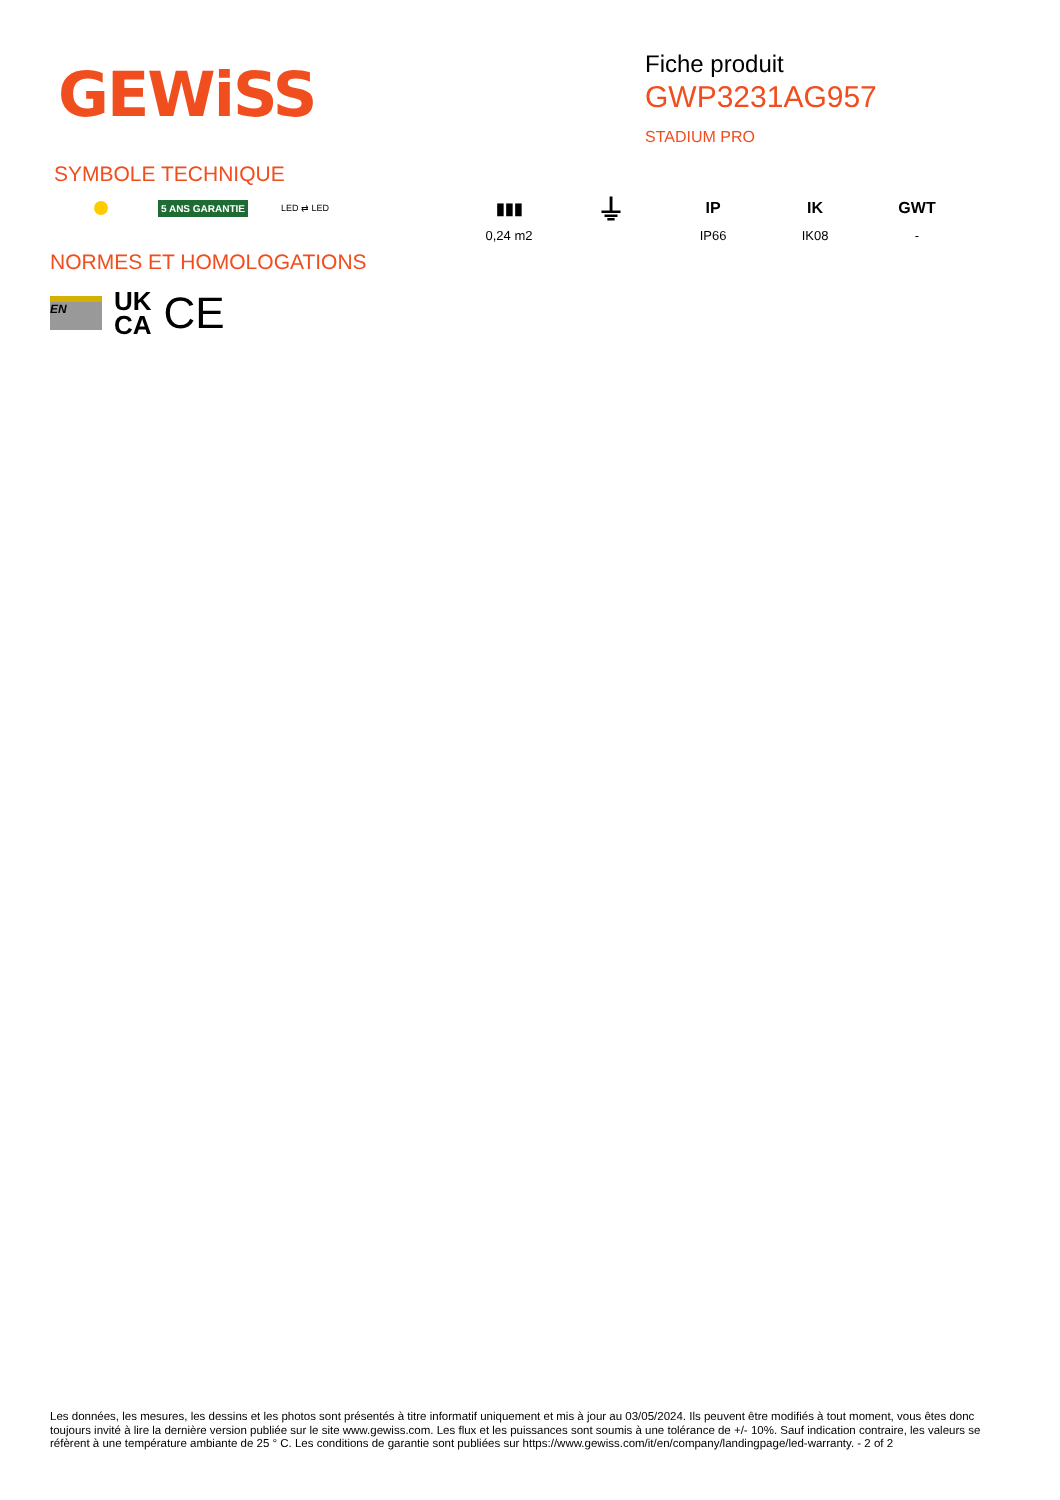GEWiSS
Fiche produit
GWP3231AG957
STADIUM PRO
SYMBOLE TECHNIQUE
5 ANS GARANTIE
LED ⇄ LED
▮▮▮
0,24 m2
⏚
IP
IP66
IK
IK08
GWT
-
NORMES ET HOMOLOGATIONS
EN UK
CA CE
Les données, les mesures, les dessins et les photos sont présentés à titre informatif uniquement et mis à jour au 03/05/2024. Ils peuvent être modifiés à tout moment, vous êtes donc toujours invité à lire la dernière version publiée sur le site www.gewiss.com. Les flux et les puissances sont soumis à une tolérance de +/- 10%. Sauf indication contraire, les valeurs se réfèrent à une température ambiante de 25 ° C. Les conditions de garantie sont publiées sur https://www.gewiss.com/it/en/company/landingpage/led-warranty. - 2 of 2